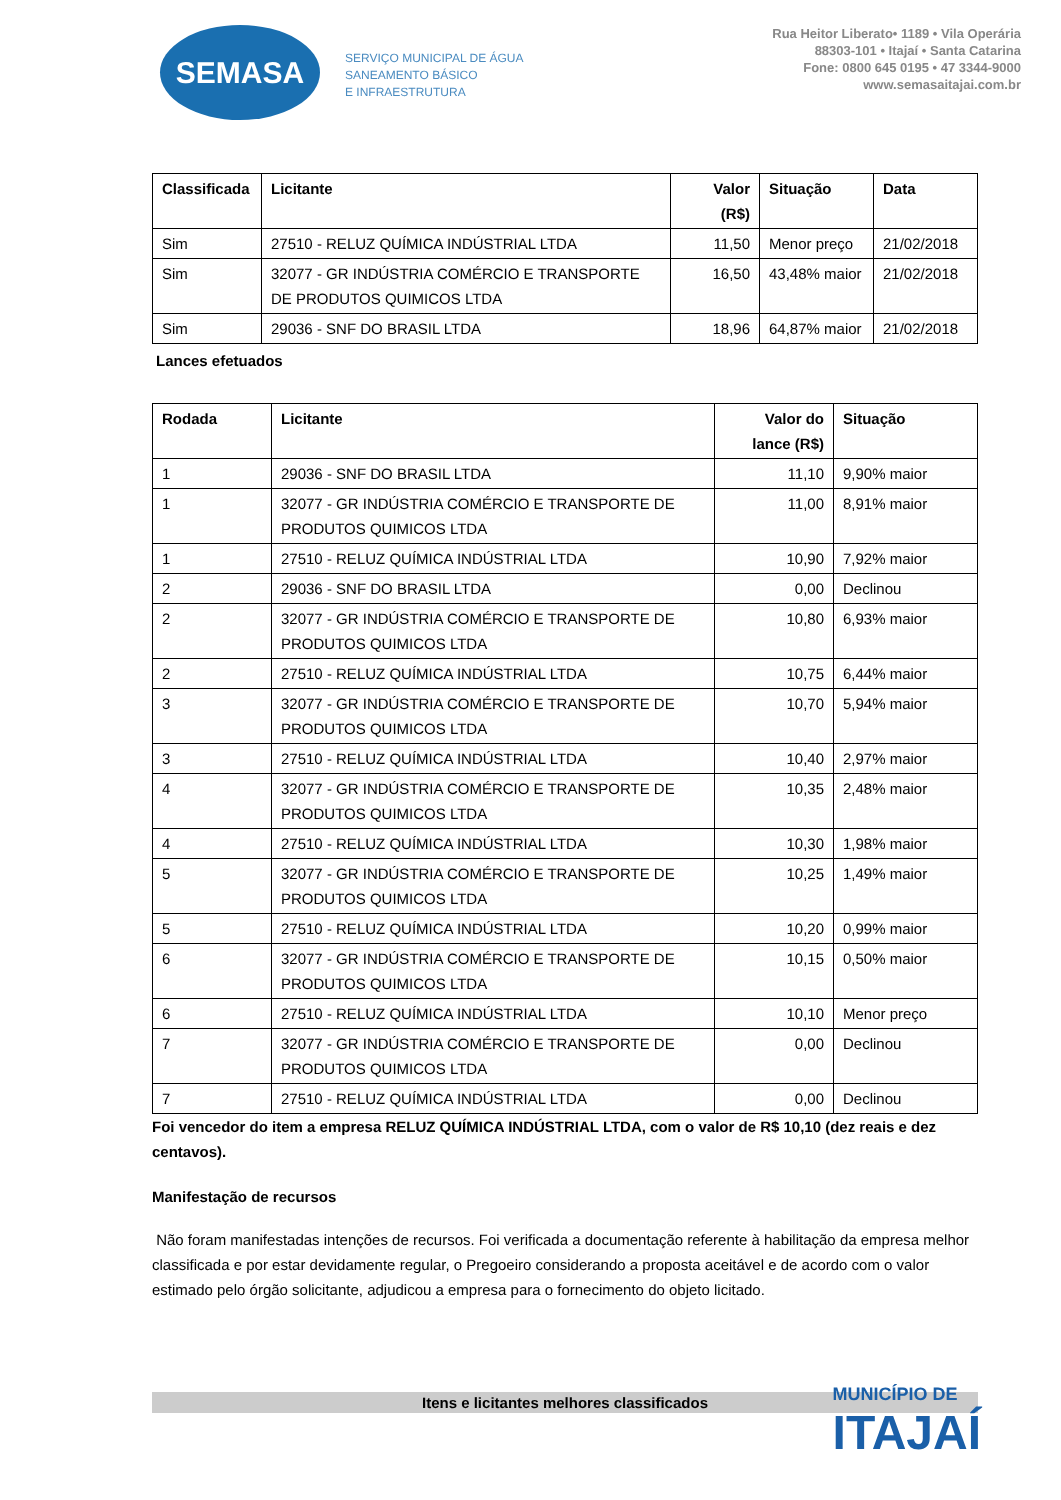SEMASA
SERVIÇO MUNICIPAL DE ÁGUA
SANEAMENTO BÁSICO
E INFRAESTRUTURA
Rua Heitor Liberato• 1189 • Vila Operária
88303-101 • Itajaí • Santa Catarina
Fone: 0800 645 0195 • 47 3344-9000
www.semasaitajai.com.br
| Classificada | Licitante | Valor (R$) | Situação | Data |
| --- | --- | --- | --- | --- |
| Sim | 27510 - RELUZ QUÍMICA INDÚSTRIAL LTDA | 11,50 | Menor preço | 21/02/2018 |
| Sim | 32077 - GR INDÚSTRIA COMÉRCIO E TRANSPORTE DE PRODUTOS QUIMICOS LTDA | 16,50 | 43,48% maior | 21/02/2018 |
| Sim | 29036 - SNF DO BRASIL LTDA | 18,96 | 64,87% maior | 21/02/2018 |
Lances efetuados
| Rodada | Licitante | Valor do lance (R$) | Situação |
| --- | --- | --- | --- |
| 1 | 29036 - SNF DO BRASIL LTDA | 11,10 | 9,90% maior |
| 1 | 32077 - GR INDÚSTRIA COMÉRCIO E TRANSPORTE DE PRODUTOS QUIMICOS LTDA | 11,00 | 8,91% maior |
| 1 | 27510 - RELUZ QUÍMICA INDÚSTRIAL LTDA | 10,90 | 7,92% maior |
| 2 | 29036 - SNF DO BRASIL LTDA | 0,00 | Declinou |
| 2 | 32077 - GR INDÚSTRIA COMÉRCIO E TRANSPORTE DE PRODUTOS QUIMICOS LTDA | 10,80 | 6,93% maior |
| 2 | 27510 - RELUZ QUÍMICA INDÚSTRIAL LTDA | 10,75 | 6,44% maior |
| 3 | 32077 - GR INDÚSTRIA COMÉRCIO E TRANSPORTE DE PRODUTOS QUIMICOS LTDA | 10,70 | 5,94% maior |
| 3 | 27510 - RELUZ QUÍMICA INDÚSTRIAL LTDA | 10,40 | 2,97% maior |
| 4 | 32077 - GR INDÚSTRIA COMÉRCIO E TRANSPORTE DE PRODUTOS QUIMICOS LTDA | 10,35 | 2,48% maior |
| 4 | 27510 - RELUZ QUÍMICA INDÚSTRIAL LTDA | 10,30 | 1,98% maior |
| 5 | 32077 - GR INDÚSTRIA COMÉRCIO E TRANSPORTE DE PRODUTOS QUIMICOS LTDA | 10,25 | 1,49% maior |
| 5 | 27510 - RELUZ QUÍMICA INDÚSTRIAL LTDA | 10,20 | 0,99% maior |
| 6 | 32077 - GR INDÚSTRIA COMÉRCIO E TRANSPORTE DE PRODUTOS QUIMICOS LTDA | 10,15 | 0,50% maior |
| 6 | 27510 - RELUZ QUÍMICA INDÚSTRIAL LTDA | 10,10 | Menor preço |
| 7 | 32077 - GR INDÚSTRIA COMÉRCIO E TRANSPORTE DE PRODUTOS QUIMICOS LTDA | 0,00 | Declinou |
| 7 | 27510 - RELUZ QUÍMICA INDÚSTRIAL LTDA | 0,00 | Declinou |
Foi vencedor do item a empresa RELUZ QUÍMICA INDÚSTRIAL LTDA, com o valor de R$ 10,10 (dez reais e dez centavos).
Manifestação de recursos
Não foram manifestadas intenções de recursos. Foi verificada a documentação referente à habilitação da empresa melhor classificada e por estar devidamente regular, o Pregoeiro considerando a proposta aceitável e de acordo com o valor estimado pelo órgão solicitante, adjudicou a empresa para o fornecimento do objeto licitado.
Itens e licitantes melhores classificados
MUNICÍPIO DE
ITAJAÍ